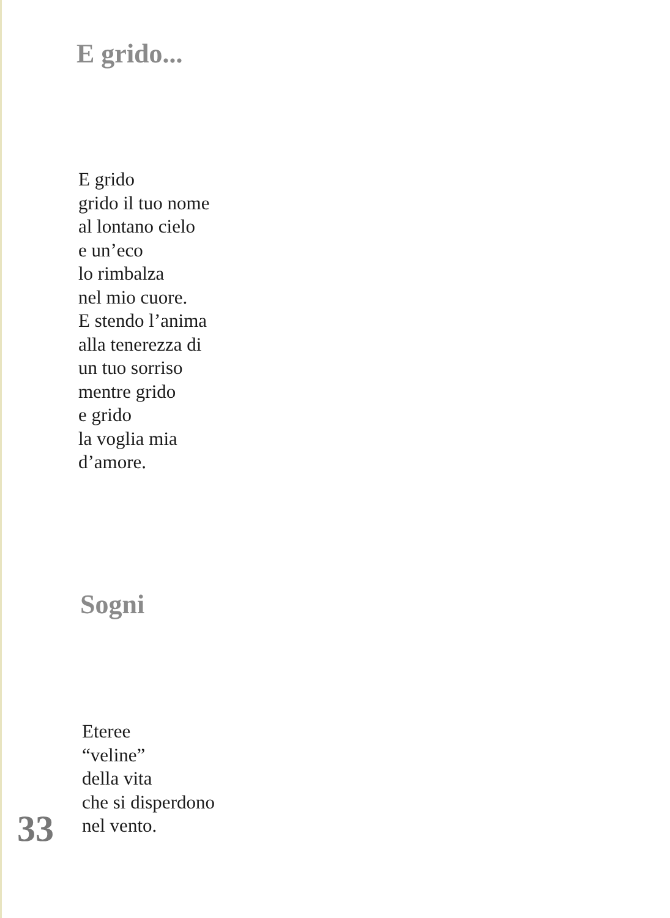E grido...
E grido
grido il tuo nome
al lontano cielo
e un’eco
lo rimbalza
nel mio cuore.
E stendo l’anima
alla tenerezza di
un tuo sorriso
mentre grido
e grido
la voglia mia
d’amore.
Sogni
Eteree
“veline”
della vita
che si disperdono
nel vento.
33